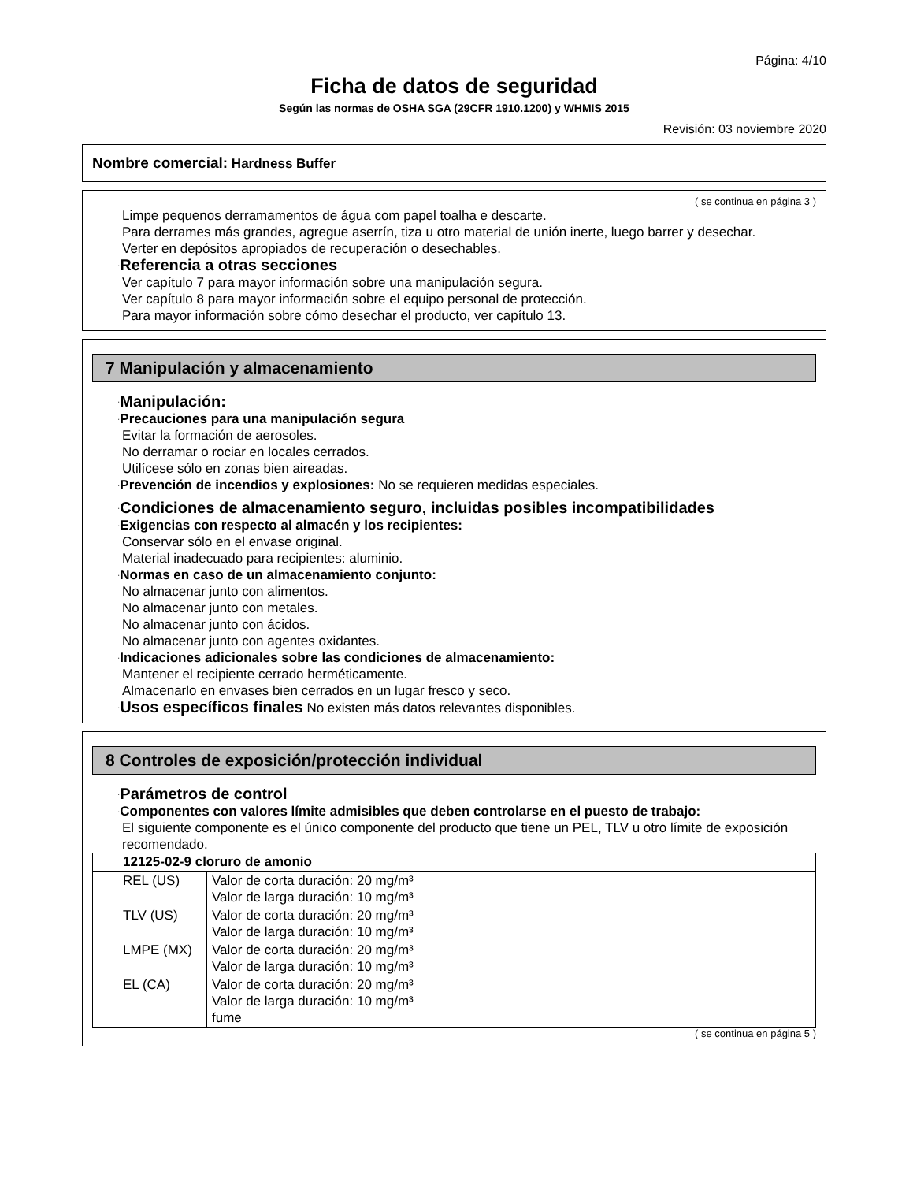Página: 4/10
Ficha de datos de seguridad
Según las normas de OSHA SGA (29CFR 1910.1200) y WHMIS 2015
Revisión: 03 noviembre 2020
Nombre comercial: Hardness Buffer
( se continua en página 3 )
Limpe pequenos derramamentos de água com papel toalha e descarte.
Para derrames más grandes, agregue aserrín, tiza u otro material de unión inerte, luego barrer y desechar.
Verter en depósitos apropiados de recuperación o desechables.
·Referencia a otras secciones
Ver capítulo 7 para mayor información sobre una manipulación segura.
Ver capítulo 8 para mayor información sobre el equipo personal de protección.
Para mayor información sobre cómo desechar el producto, ver capítulo 13.
7 Manipulación y almacenamiento
·Manipulación:
·Precauciones para una manipulación segura
Evitar la formación de aerosoles.
No derramar o rociar en locales cerrados.
Utilícese sólo en zonas bien aireadas.
·Prevención de incendios y explosiones: No se requieren medidas especiales.
·Condiciones de almacenamiento seguro, incluidas posibles incompatibilidades
·Exigencias con respecto al almacén y los recipientes:
Conservar sólo en el envase original.
Material inadecuado para recipientes: aluminio.
·Normas en caso de un almacenamiento conjunto:
No almacenar junto con alimentos.
No almacenar junto con metales.
No almacenar junto con ácidos.
No almacenar junto con agentes oxidantes.
·Indicaciones adicionales sobre las condiciones de almacenamiento:
Mantener el recipiente cerrado herméticamente.
Almacenarlo en envases bien cerrados en un lugar fresco y seco.
·Usos específicos finales No existen más datos relevantes disponibles.
8 Controles de exposición/protección individual
·Parámetros de control
·Componentes con valores límite admisibles que deben controlarse en el puesto de trabajo:
El siguiente componente es el único componente del producto que tiene un PEL, TLV u otro límite de exposición recomendado.
| 12125-02-9 cloruro de amonio | |
| --- | --- |
| REL (US) | Valor de corta duración: 20 mg/m³ Valor de larga duración: 10 mg/m³ |
| TLV (US) | Valor de corta duración: 20 mg/m³ Valor de larga duración: 10 mg/m³ |
| LMPE (MX) | Valor de corta duración: 20 mg/m³ Valor de larga duración: 10 mg/m³ |
| EL (CA) | Valor de corta duración: 20 mg/m³ Valor de larga duración: 10 mg/m³ fume |
( se continua en página 5 )